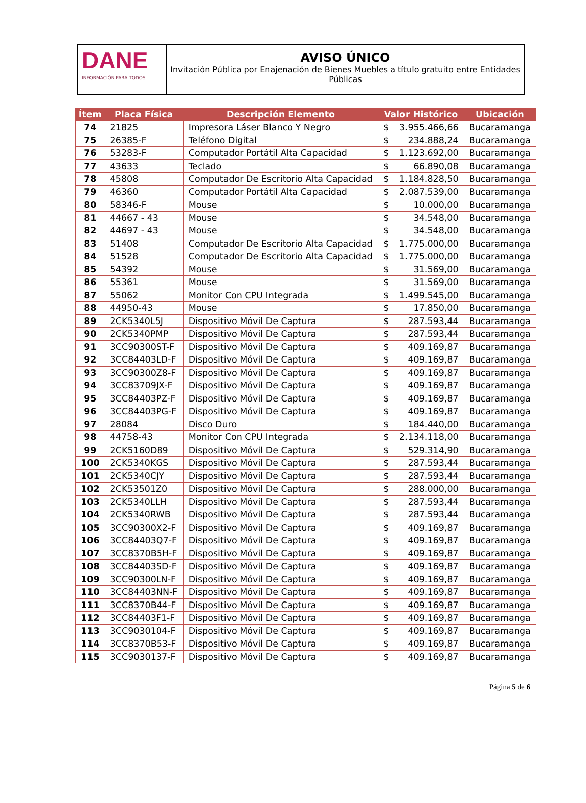DANE
INFORMACIÓN PARA TODOS
AVISO ÚNICO
Invitación Pública por Enajenación de Bienes Muebles a título gratuito entre Entidades Públicas
| Ítem | Placa Física | Descripción Elemento | Valor Histórico | | Ubicación |
| --- | --- | --- | --- | --- | --- |
| 74 | 21825 | Impresora Láser Blanco Y Negro | $ | 3.955.466,66 | Bucaramanga |
| 75 | 26385-F | Teléfono Digital | $ | 234.888,24 | Bucaramanga |
| 76 | 53283-F | Computador Portátil Alta Capacidad | $ | 1.123.692,00 | Bucaramanga |
| 77 | 43633 | Teclado | $ | 66.890,08 | Bucaramanga |
| 78 | 45808 | Computador De Escritorio Alta Capacidad | $ | 1.184.828,50 | Bucaramanga |
| 79 | 46360 | Computador Portátil Alta Capacidad | $ | 2.087.539,00 | Bucaramanga |
| 80 | 58346-F | Mouse | $ | 10.000,00 | Bucaramanga |
| 81 | 44667 - 43 | Mouse | $ | 34.548,00 | Bucaramanga |
| 82 | 44697 - 43 | Mouse | $ | 34.548,00 | Bucaramanga |
| 83 | 51408 | Computador De Escritorio Alta Capacidad | $ | 1.775.000,00 | Bucaramanga |
| 84 | 51528 | Computador De Escritorio Alta Capacidad | $ | 1.775.000,00 | Bucaramanga |
| 85 | 54392 | Mouse | $ | 31.569,00 | Bucaramanga |
| 86 | 55361 | Mouse | $ | 31.569,00 | Bucaramanga |
| 87 | 55062 | Monitor Con CPU Integrada | $ | 1.499.545,00 | Bucaramanga |
| 88 | 44950-43 | Mouse | $ | 17.850,00 | Bucaramanga |
| 89 | 2CK5340L5J | Dispositivo Móvil De Captura | $ | 287.593,44 | Bucaramanga |
| 90 | 2CK5340PMP | Dispositivo Móvil De Captura | $ | 287.593,44 | Bucaramanga |
| 91 | 3CC90300ST-F | Dispositivo Móvil De Captura | $ | 409.169,87 | Bucaramanga |
| 92 | 3CC84403LD-F | Dispositivo Móvil De Captura | $ | 409.169,87 | Bucaramanga |
| 93 | 3CC90300Z8-F | Dispositivo Móvil De Captura | $ | 409.169,87 | Bucaramanga |
| 94 | 3CC83709JX-F | Dispositivo Móvil De Captura | $ | 409.169,87 | Bucaramanga |
| 95 | 3CC84403PZ-F | Dispositivo Móvil De Captura | $ | 409.169,87 | Bucaramanga |
| 96 | 3CC84403PG-F | Dispositivo Móvil De Captura | $ | 409.169,87 | Bucaramanga |
| 97 | 28084 | Disco Duro | $ | 184.440,00 | Bucaramanga |
| 98 | 44758-43 | Monitor Con CPU Integrada | $ | 2.134.118,00 | Bucaramanga |
| 99 | 2CK5160D89 | Dispositivo Móvil De Captura | $ | 529.314,90 | Bucaramanga |
| 100 | 2CK5340KGS | Dispositivo Móvil De Captura | $ | 287.593,44 | Bucaramanga |
| 101 | 2CK5340CJY | Dispositivo Móvil De Captura | $ | 287.593,44 | Bucaramanga |
| 102 | 2CK53501Z0 | Dispositivo Móvil De Captura | $ | 288.000,00 | Bucaramanga |
| 103 | 2CK5340LLH | Dispositivo Móvil De Captura | $ | 287.593,44 | Bucaramanga |
| 104 | 2CK5340RWB | Dispositivo Móvil De Captura | $ | 287.593,44 | Bucaramanga |
| 105 | 3CC90300X2-F | Dispositivo Móvil De Captura | $ | 409.169,87 | Bucaramanga |
| 106 | 3CC84403Q7-F | Dispositivo Móvil De Captura | $ | 409.169,87 | Bucaramanga |
| 107 | 3CC8370B5H-F | Dispositivo Móvil De Captura | $ | 409.169,87 | Bucaramanga |
| 108 | 3CC84403SD-F | Dispositivo Móvil De Captura | $ | 409.169,87 | Bucaramanga |
| 109 | 3CC90300LN-F | Dispositivo Móvil De Captura | $ | 409.169,87 | Bucaramanga |
| 110 | 3CC84403NN-F | Dispositivo Móvil De Captura | $ | 409.169,87 | Bucaramanga |
| 111 | 3CC8370B44-F | Dispositivo Móvil De Captura | $ | 409.169,87 | Bucaramanga |
| 112 | 3CC84403F1-F | Dispositivo Móvil De Captura | $ | 409.169,87 | Bucaramanga |
| 113 | 3CC9030104-F | Dispositivo Móvil De Captura | $ | 409.169,87 | Bucaramanga |
| 114 | 3CC8370B53-F | Dispositivo Móvil De Captura | $ | 409.169,87 | Bucaramanga |
| 115 | 3CC9030137-F | Dispositivo Móvil De Captura | $ | 409.169,87 | Bucaramanga |
Página 5 de 6